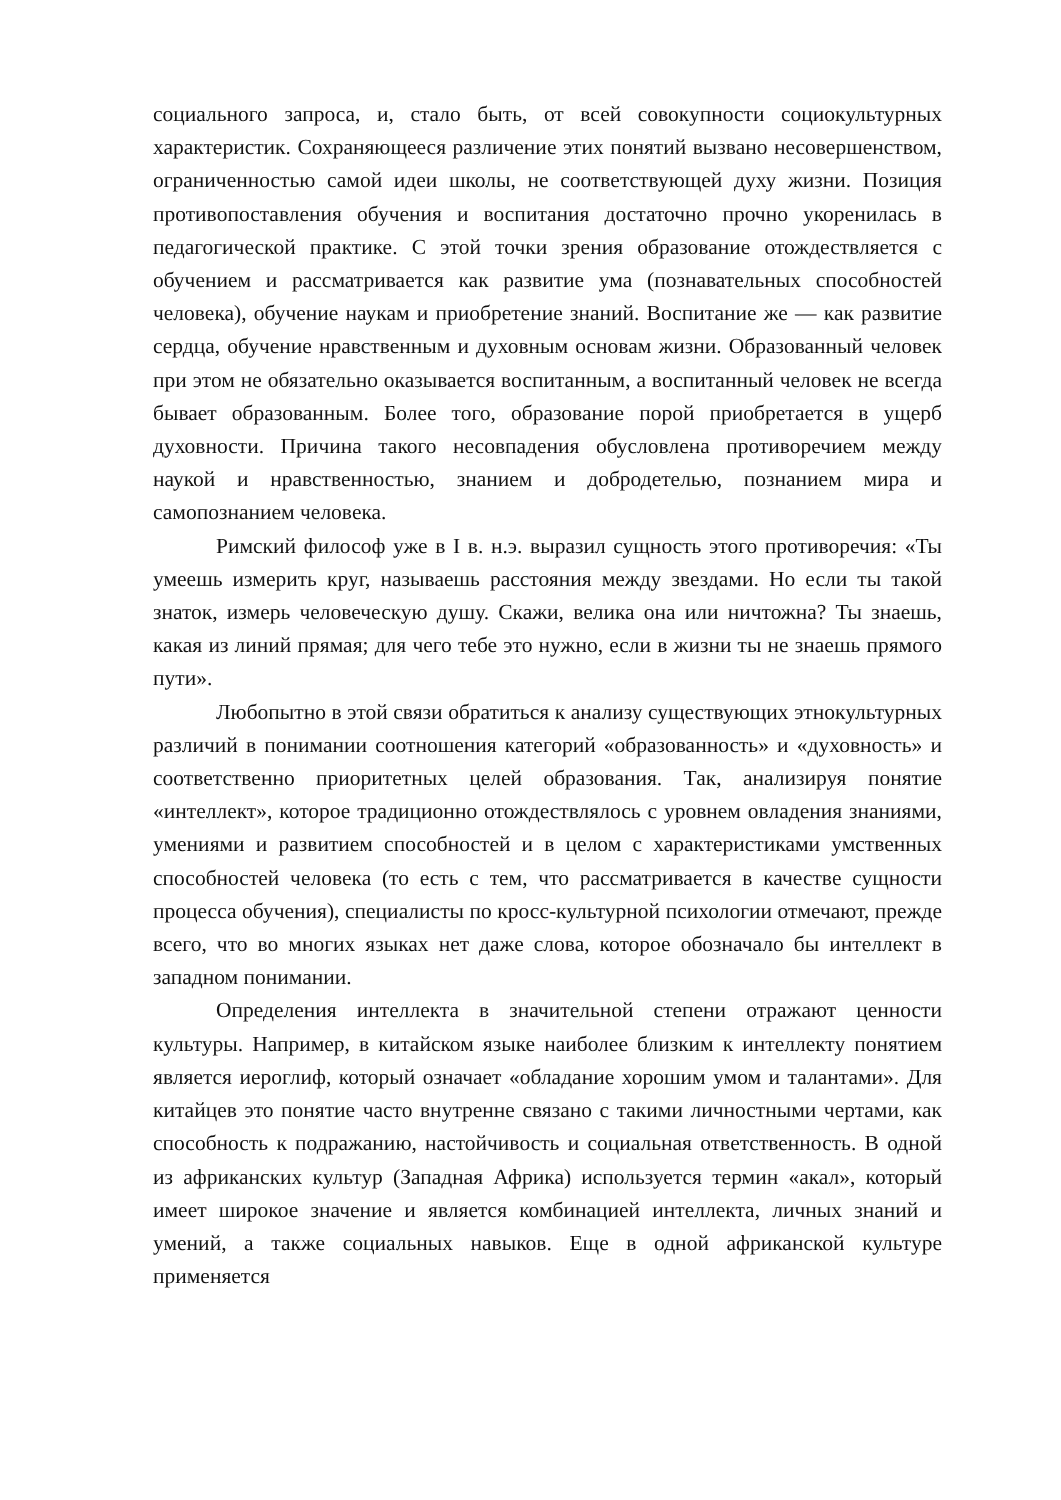социального запроса, и, стало быть, от всей совокупности социокультурных характеристик. Сохраняющееся различение этих понятий вызвано несовершенством, ограниченностью самой идеи школы, не соответствующей духу жизни. Позиция противопоставления обучения и воспитания достаточно прочно укоренилась в педагогической практике. С этой точки зрения образование отождествляется с обучением и рассматривается как развитие ума (познавательных способностей человека), обучение наукам и приобретение знаний. Воспитание же — как развитие сердца, обучение нравственным и духовным основам жизни. Образованный человек при этом не обязательно оказывается воспитанным, а воспитанный человек не всегда бывает образованным. Более того, образование порой приобретается в ущерб духовности. Причина такого несовпадения обусловлена противоречием между наукой и нравственностью, знанием и добродетелью, познанием мира и самопознанием человека.
Римский философ уже в I в. н.э. выразил сущность этого противоречия: «Ты умеешь измерить круг, называешь расстояния между звездами. Но если ты такой знаток, измерь человеческую душу. Скажи, велика она или ничтожна? Ты знаешь, какая из линий прямая; для чего тебе это нужно, если в жизни ты не знаешь прямого пути».
Любопытно в этой связи обратиться к анализу существующих этнокультурных различий в понимании соотношения категорий «образованность» и «духовность» и соответственно приоритетных целей образования. Так, анализируя понятие «интеллект», которое традиционно отождествлялось с уровнем овладения знаниями, умениями и развитием способностей и в целом с характеристиками умственных способностей человека (то есть с тем, что рассматривается в качестве сущности процесса обучения), специалисты по кросс-культурной психологии отмечают, прежде всего, что во многих языках нет даже слова, которое обозначало бы интеллект в западном понимании.
Определения интеллекта в значительной степени отражают ценности культуры. Например, в китайском языке наиболее близким к интеллекту понятием является иероглиф, который означает «обладание хорошим умом и талантами». Для китайцев это понятие часто внутренне связано с такими личностными чертами, как способность к подражанию, настойчивость и социальная ответственность. В одной из африканских культур (Западная Африка) используется термин «акал», который имеет широкое значение и является комбинацией интеллекта, личных знаний и умений, а также социальных навыков. Еще в одной африканской культуре применяется